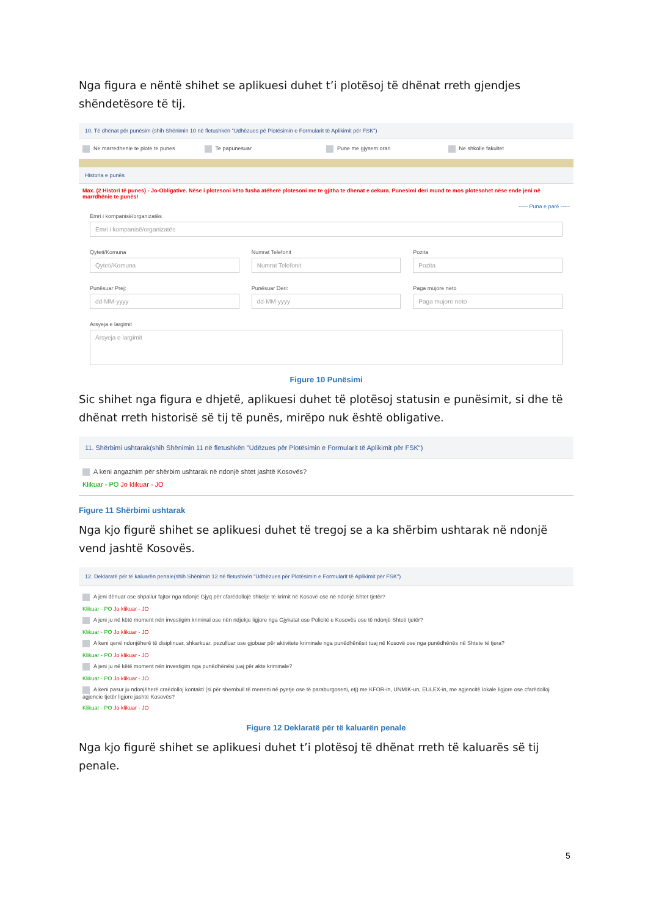Nga figura e nëntë shihet se aplikuesi duhet t’i plotësoj të dhënat rreth gjendjes shëndetësore të tij.
10. Të dhënat për punësim (shih Shënimin 10 në fletushkën "Udhëzues pë Plotësimin e Formularit të Aplikimit për FSK")
Ne marredhenie te plote te punes
Te papunesuar Pune me gjysem orari Ne shkolle fakultet
Historia e punës
Max. (2 Histori të punes) - Jo-Obligative. Nëse i plotesoni këto fusha atëherë plotesoni me te gjitha te dhenat e cekura. Punesimi deri mund te mos plotesohet nëse ende jeni në marrdhënie te punës!
----- Puna e parë -----
Emri i kompanisë/organizatës
Emri i kompanisë/organizatës
Qyteti/Komuna
Qyteti/Komuna
Numrat Telefonit
Numrat Telefonit
Pozita
Pozita
Punësuar Prej:
dd-MM-yyyy
Punësuar Deri:
dd-MM-yyyy
Paga mujore neto
Paga mujore neto
Arsyeja e largimit
Arsyeja e largimit
Figure 10 Punësimi
Sic shihet nga figura e dhjetë, aplikuesi duhet të plotësoj statusin e punësimit, si dhe të dhënat rreth historisë së tij të punës, mirëpo nuk është obligative.
11. Shërbimi ushtarak(shih Shënimin 11 në fletushkën "Udëzues për Plotësimin e Formularit të Aplikimit për FSK")
A keni angazhim për shërbim ushtarak në ndonjë shtet jashtë Kosovës?
Klikuar - PO Jo klikuar - JO
Figure 11 Shërbimi ushtarak
Nga kjo figurë shihet se aplikuesi duhet të tregoj se a ka shërbim ushtarak në ndonjë vend jashtë Kosovës.
12. Deklaratë për të kaluarën penale(shih Shënimin 12 në fletushkën "Udhëzues për Plotësimin e Formularit të Aplikimit për FSK")
A jeni dënuar ose shpallur fajtor nga ndonjë Gjyq për cfarëdollojë shkelje të krimit në Kosovë ose në ndonjë Shtet tjetër?
Klikuar - PO Jo klikuar - JO
A jeni ju në këtë moment nën investigim kriminal ose nën ndjekje ligjore nga Gjykatat ose Policitë e Kosovës ose të ndonjë Shteti tjetër?
Klikuar - PO Jo klikuar - JO
A keni qenë ndonjëherë të disiplinuar, shkarkuar, pezulluar ose gjobuar për aktivitete kriminale nga punëdhënësit tuaj në Kosovë ose nga punëdhënës në Shtete të tjera?
Klikuar - PO Jo klikuar - JO
A jeni ju në këtë moment nën investigim nga punëdhënësi juaj për akte kriminale?
Klikuar - PO Jo klikuar - JO
A keni pasur ju ndonjëherë craëdolloj kontakti (si për shembull të merreni në pyetje ose të paraburgoseni, etj) me KFOR-in, UNMIK-un, EULEX-in, me agjencitë lokale ligjore ose cfarëdolloj agjencie tjetër ligjore jashtë Kosovës?
Klikuar - PO Jo klikuar - JO
Figure 12 Deklaratë për të kaluarën penale
Nga kjo figurë shihet se aplikuesi duhet t’i plotësoj të dhënat rreth të kaluarës së tij penale.
5